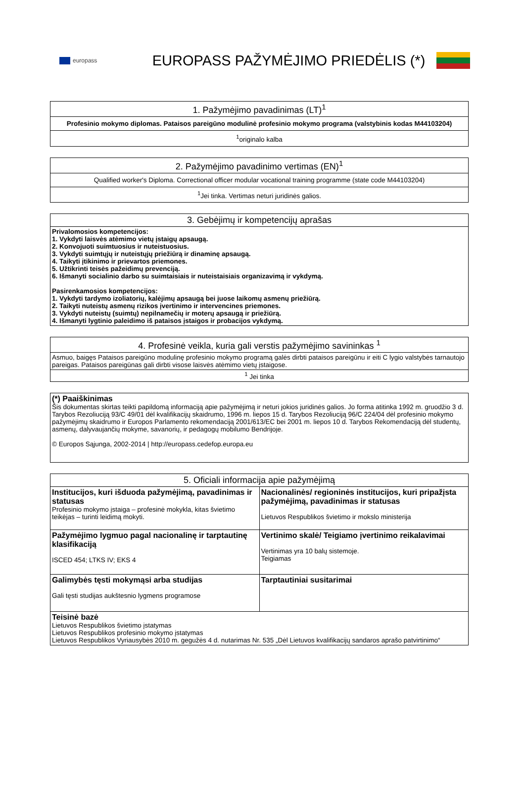europass
EUROPASS PAŽYMĖJIMO PRIEDĖLIS (*)
| 1. Pažymėjimo pavadinimas (LT)<sup>1</sup> |
| --- |
| Profesinio mokymo diplomas. Pataisos pareigūno modulinė profesinio mokymo programa (valstybinis kodas M44103204) |
| <sup>1</sup> originalo kalba |
| 2. Pažymėjimo pavadinimo vertimas (EN)<sup>1</sup> |
| --- |
| Qualified worker's Diploma. Correctional officer modular vocational training programme (state code M44103204) |
| <sup>1</sup> Jei tinka. Vertimas neturi juridinės galios. |
| 3. Gebėjimų ir kompetencijų aprašas |
| --- |
| Privalomosios kompetencijos: 1. Vykdyti laisvės atėmimo vietų įstaigų apsaugą. 2. Konvojuoti suimtuosius ir nuteistuosius. 3. Vykdyti suimtųjų ir nuteistųjų priežiūrą ir dinaminę apsaugą. 4. Taikyti įtikinimo ir prievartos priemones. 5. Užtikrinti teisės pažeidimų prevenciją. 6. Išmanyti socialinio darbo su suimtaisiais ir nuteistaisiais organizavimą ir vykdymą. Pasirenkamosios kompetencijos: 1. Vykdyti tardymo izoliatorių, kalėjimų apsaugą bei juose laikomų asmenų priežiūrą. 2. Taikyti nuteistų asmenų rizikos įvertinimo ir intervencines priemones. 3. Vykdyti nuteistų (suimtų) nepilnamečių ir moterų apsaugą ir priežiūrą. 4. Išmanyti lygtinio paleidimo iš pataisos įstaigos ir probacijos vykdymą. |
| 4. Profesinė veikla, kuria gali verstis pažymėjimo savininkas <sup>1</sup> |
| --- |
| Asmuo, baigęs Pataisos pareigūno modulinę profesinio mokymo programą galės dirbti pataisos pareigūnu ir eiti C lygio valstybės tarnautojo pareigas. Pataisos pareigūnas gali dirbti visose laisvės atėmimo vietų įstaigose. |
| <sup>1</sup> Jei tinka |
| (*) Paaiškinimas Šis dokumentas skirtas teikti papildomą informaciją apie pažymėjimą ir neturi jokios juridinės galios. Jo forma atitinka 1992 m. gruodžio 3 d. Tarybos Rezoliuciją 93/C 49/01 dėl kvalifikacijų skaidrumo, 1996 m. liepos 15 d. Tarybos Rezoliuciją 96/C 224/04 dėl profesinio mokymo pažymėjimų skaidrumo ir Europos Parlamento rekomendaciją 2001/613/EC bei 2001 m. liepos 10 d. Tarybos Rekomendaciją dėl studentų, asmenų, dalyvaujančių mokyme, savanorių, ir pedagogų mobilumo Bendrijoje. © Europos Sąjunga, 2002-2014 / http://europass.cedefop.europa.eu |
| 5. Oficiali informacija apie pažymėjimą | |
| --- | --- |
| Institucijos, kuri išduoda pažymėjimą, pavadinimas ir statusas Profesinio mokymo įstaiga – profesinė mokykla, kitas švietimo teikėjas – turinti leidimą mokyti. | Nacionalinės/ regioninės institucijos, kuri pripažįsta pažymėjimą, pavadinimas ir statusas Lietuvos Respublikos švietimo ir mokslo ministerija |
| Pažymėjimo lygmuo pagal nacionalinę ir tarptautinę klasifikaciją ISCED 454; LTKS IV; EKS 4 | Vertinimo skalė/ Teigiamo įvertinimo reikalavimai Vertinimas yra 10 balų sistemoje. Teigiamas |
| Galimybės tęsti mokymąsi arba studijas Gali tęsti studijas aukštesnio lygmens programose | Tarptautiniai susitarimai |
| Teisinė bazė Lietuvos Respublikos švietimo įstatymas Lietuvos Respublikos profesinio mokymo įstatymas Lietuvos Respublikos Vyriausybės 2010 m. gegužės 4 d. nutarimas Nr. 535 „Dėl Lietuvos kvalifikacijų sandaros aprašo patvirtinimo“ | |